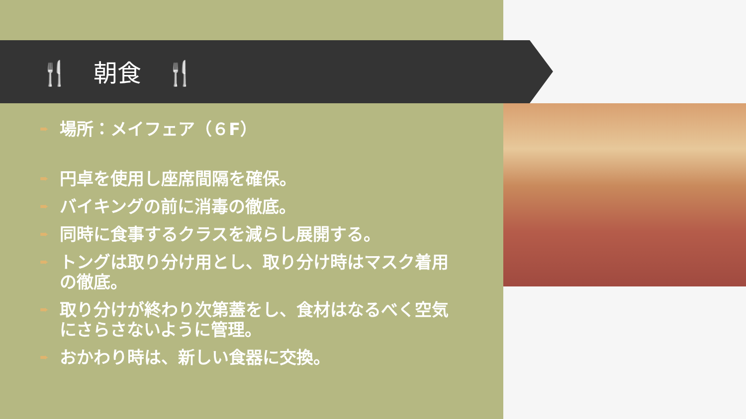🍴　朝食　🍴
➨ 場所：メイフェア（６F）
➨ 円卓を使用し座席間隔を確保。
➨ バイキングの前に消毒の徹底。
➨ 同時に食事するクラスを減らし展開する。
➨ トングは取り分け用とし、取り分け時はマスク着用の徹底。
➨ 取り分けが終わり次第蓋をし、食材はなるべく空気にさらさないように管理。
➨ おかわり時は、新しい食器に交換。